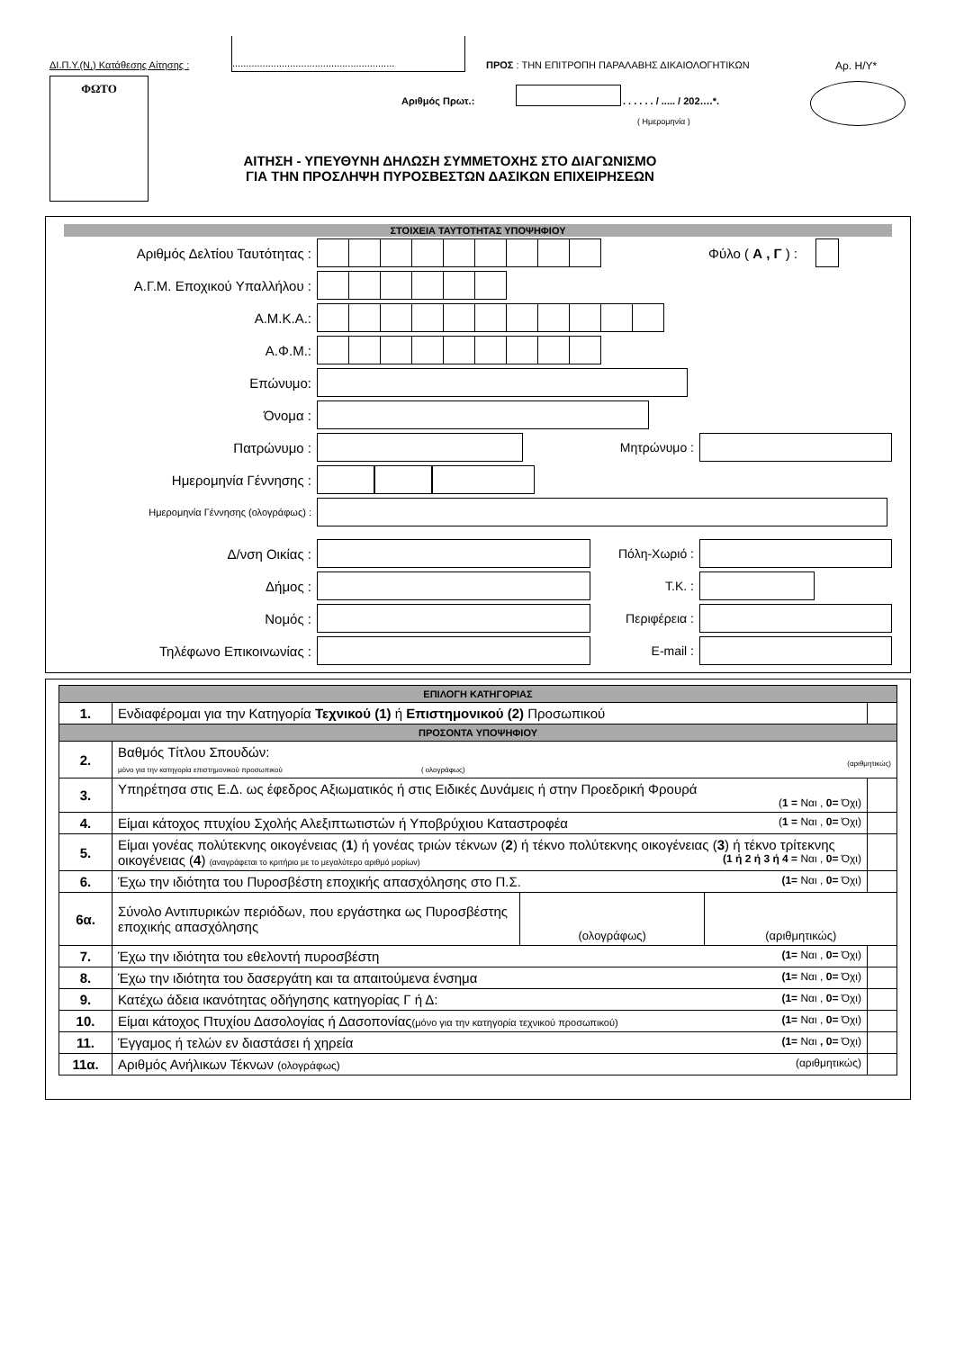ΔΙ.Π.Υ.(Ν,) Κατάθεσης Αίτησης :
...........................................................
ΠΡΟΣ : ΤΗΝ ΕΠΙΤΡΟΠΗ ΠΑΡΑΛΑΒΗΣ ΔΙΚΑΙΟΛΟΓΗΤΙΚΩΝ
Αρ. Η/Υ*
ΦΩΤΟ
Αριθμός Πρωτ.: . . . . . . / ..... / 202….*.
( Ημερομηνία )
ΑΙΤΗΣΗ - ΥΠΕΥΘΥΝΗ ΔΗΛΩΣΗ ΣΥΜΜΕΤΟΧΗΣ ΣΤΟ ΔΙΑΓΩΝΙΣΜΟ
ΓΙΑ ΤΗΝ ΠΡΟΣΛΗΨΗ ΠΥΡΟΣΒΕΣΤΩΝ ΔΑΣΙΚΩΝ ΕΠΙΧΕΙΡΗΣΕΩΝ
ΣΤΟΙΧΕΙΑ ΤΑΥΤΟΤΗΤΑΣ ΥΠΟΨΗΦΙΟΥ
Αριθμός Δελτίου Ταυτότητας : Φύλο ( Α , Γ ) :
Α.Γ.Μ. Εποχικού Υπαλλήλου :
Α.Μ.Κ.Α.:
Α.Φ.Μ.:
Επώνυμο:
Όνομα :
Πατρώνυμο : Μητρώνυμο :
Ημερομηνία Γέννησης :
Ημερομηνία Γέννησης (ολογράφως) :
Δ/νση Οικίας : Πόλη-Χωριό :
Δήμος : Τ.Κ. :
Νομός : Περιφέρεια :
Τηλέφωνο Επικοινωνίας : E-mail :
| ΕΠΙΛΟΓΗ ΚΑΤΗΓΟΡΙΑΣ | | |
| 1. | Ενδιαφέρομαι για την Κατηγορία Τεχνικού (1) ή Επιστημονικού (2) Προσωπικού | |
| ΠΡΟΣΟΝΤΑ ΥΠΟΨΗΦΙΟΥ | | |
| 2. | Βαθμός Τίτλου Σπουδών: μόνο για την κατηγορία επιστημονικού προσωπικού ( ολογράφως) (αριθμητικώς) | |
| 3. | Υπηρέτησα στις Ε.Δ. ως έφεδρος Αξιωματικός ή στις Ειδικές Δυνάμεις ή στην Προεδρική Φρουρά ( 1 = Ναι , 0= Όχι) | |
| 4. | Είμαι κάτοχος πτυχίου Σχολής Αλεξιπτωτιστών ή Υποβρύχιου Καταστροφέα ( 1 = Ναι , 0= Όχι) | |
| 5. | Είμαι γονέας πολύτεκνης οικογένειας ( 1 ) ή γονέας τριών τέκνων ( 2 ) ή τέκνο πολύτεκνης οικογένειας ( 3 ) ή τέκνο τρίτεκνης οικογένειας ( 4 ) (αναγράφεται το κριτήριο με το μεγαλύτερο αριθμό μορίων) (1 ή 2 ή 3 ή 4 = Ναι , 0= Όχι) | |
| 6. | Έχω την ιδιότητα του Πυροσβέστη εποχικής απασχόλησης στο Π.Σ. (1= Ναι , 0= Όχι) | |
| 6α. | / Σύνολο Αντιπυρικών περιόδων, που εργάστηκα ως Πυροσβέστης εποχικής απασχόλησης / (ολογράφως) / (αριθμητικώς) / | |
| 7. | Έχω την ιδιότητα του εθελοντή πυροσβέστη (1= Ναι , 0= Όχι) | |
| 8. | Έχω την ιδιότητα του δασεργάτη και τα απαιτούμενα ένσημα (1= Ναι , 0= Όχι) | |
| 9. | Κατέχω άδεια ικανότητας οδήγησης κατηγορίας Γ ή Δ: (1= Ναι , 0= Όχι) | |
| 10. | Είμαι κάτοχος Πτυχίου Δασολογίας ή Δασοπονίας (μόνο για την κατηγορία τεχνικού προσωπικού) (1= Ναι , 0= Όχι) | |
| 11. | Έγγαμος ή τελών εν διαστάσει ή χηρεία (1= Ναι , 0= Όχι) | |
| 11α. | Αριθμός Ανήλικων Τέκνων (ολογράφως) (αριθμητικώς) | |